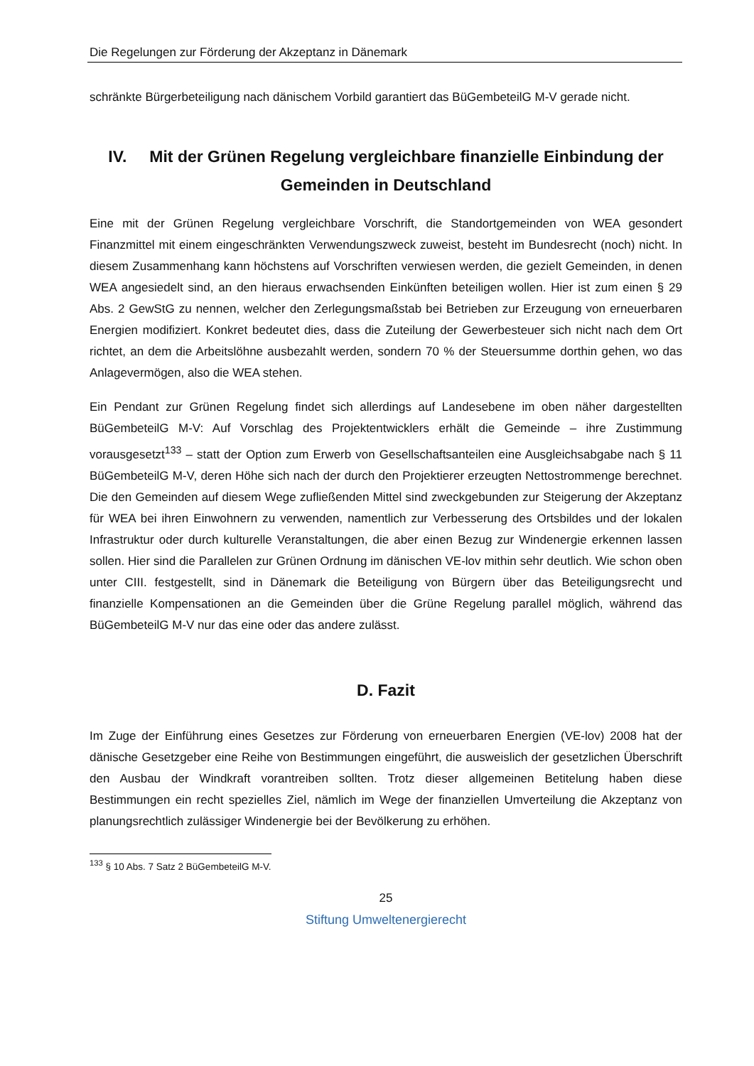Die Regelungen zur Förderung der Akzeptanz in Dänemark
schränkte Bürgerbeteiligung nach dänischem Vorbild garantiert das BüGembeteilG M-V gerade nicht.
IV. Mit der Grünen Regelung vergleichbare finanzielle Einbindung der Gemeinden in Deutschland
Eine mit der Grünen Regelung vergleichbare Vorschrift, die Standortgemeinden von WEA gesondert Finanzmittel mit einem eingeschränkten Verwendungszweck zuweist, besteht im Bundesrecht (noch) nicht. In diesem Zusammenhang kann höchstens auf Vorschriften verwiesen werden, die gezielt Gemeinden, in denen WEA angesiedelt sind, an den hieraus erwachsenden Einkünften beteiligen wollen. Hier ist zum einen § 29 Abs. 2 GewStG zu nennen, welcher den Zerlegungsmaßstab bei Betrieben zur Erzeugung von erneuerbaren Energien modifiziert. Konkret bedeutet dies, dass die Zuteilung der Gewerbesteuer sich nicht nach dem Ort richtet, an dem die Arbeitslöhne ausbezahlt werden, sondern 70 % der Steuersumme dorthin gehen, wo das Anlagevermögen, also die WEA stehen.
Ein Pendant zur Grünen Regelung findet sich allerdings auf Landesebene im oben näher dargestellten BüGembeteilG M-V: Auf Vorschlag des Projektentwicklers erhält die Gemeinde – ihre Zustimmung vorausgesetzt<sup>133</sup> – statt der Option zum Erwerb von Gesellschaftsanteilen eine Ausgleichsabgabe nach § 11 BüGembeteilG M-V, deren Höhe sich nach der durch den Projektierer erzeugten Nettostrommenge berechnet. Die den Gemeinden auf diesem Wege zufließenden Mittel sind zweckgebunden zur Steigerung der Akzeptanz für WEA bei ihren Einwohnern zu verwenden, namentlich zur Verbesserung des Ortsbildes und der lokalen Infrastruktur oder durch kulturelle Veranstaltungen, die aber einen Bezug zur Windenergie erkennen lassen sollen. Hier sind die Parallelen zur Grünen Ordnung im dänischen VE-lov mithin sehr deutlich. Wie schon oben unter CIII. festgestellt, sind in Dänemark die Beteiligung von Bürgern über das Beteiligungsrecht und finanzielle Kompensationen an die Gemeinden über die Grüne Regelung parallel möglich, während das BüGembeteilG M-V nur das eine oder das andere zulässt.
D. Fazit
Im Zuge der Einführung eines Gesetzes zur Förderung von erneuerbaren Energien (VE-lov) 2008 hat der dänische Gesetzgeber eine Reihe von Bestimmungen eingeführt, die ausweislich der gesetzlichen Überschrift den Ausbau der Windkraft vorantreiben sollten. Trotz dieser allgemeinen Betitelung haben diese Bestimmungen ein recht spezielles Ziel, nämlich im Wege der finanziellen Umverteilung die Akzeptanz von planungsrechtlich zulässiger Windenergie bei der Bevölkerung zu erhöhen.
<sup>133</sup> § 10 Abs. 7 Satz 2 BüGembeteilG M-V.
25
Stiftung Umweltenergierecht